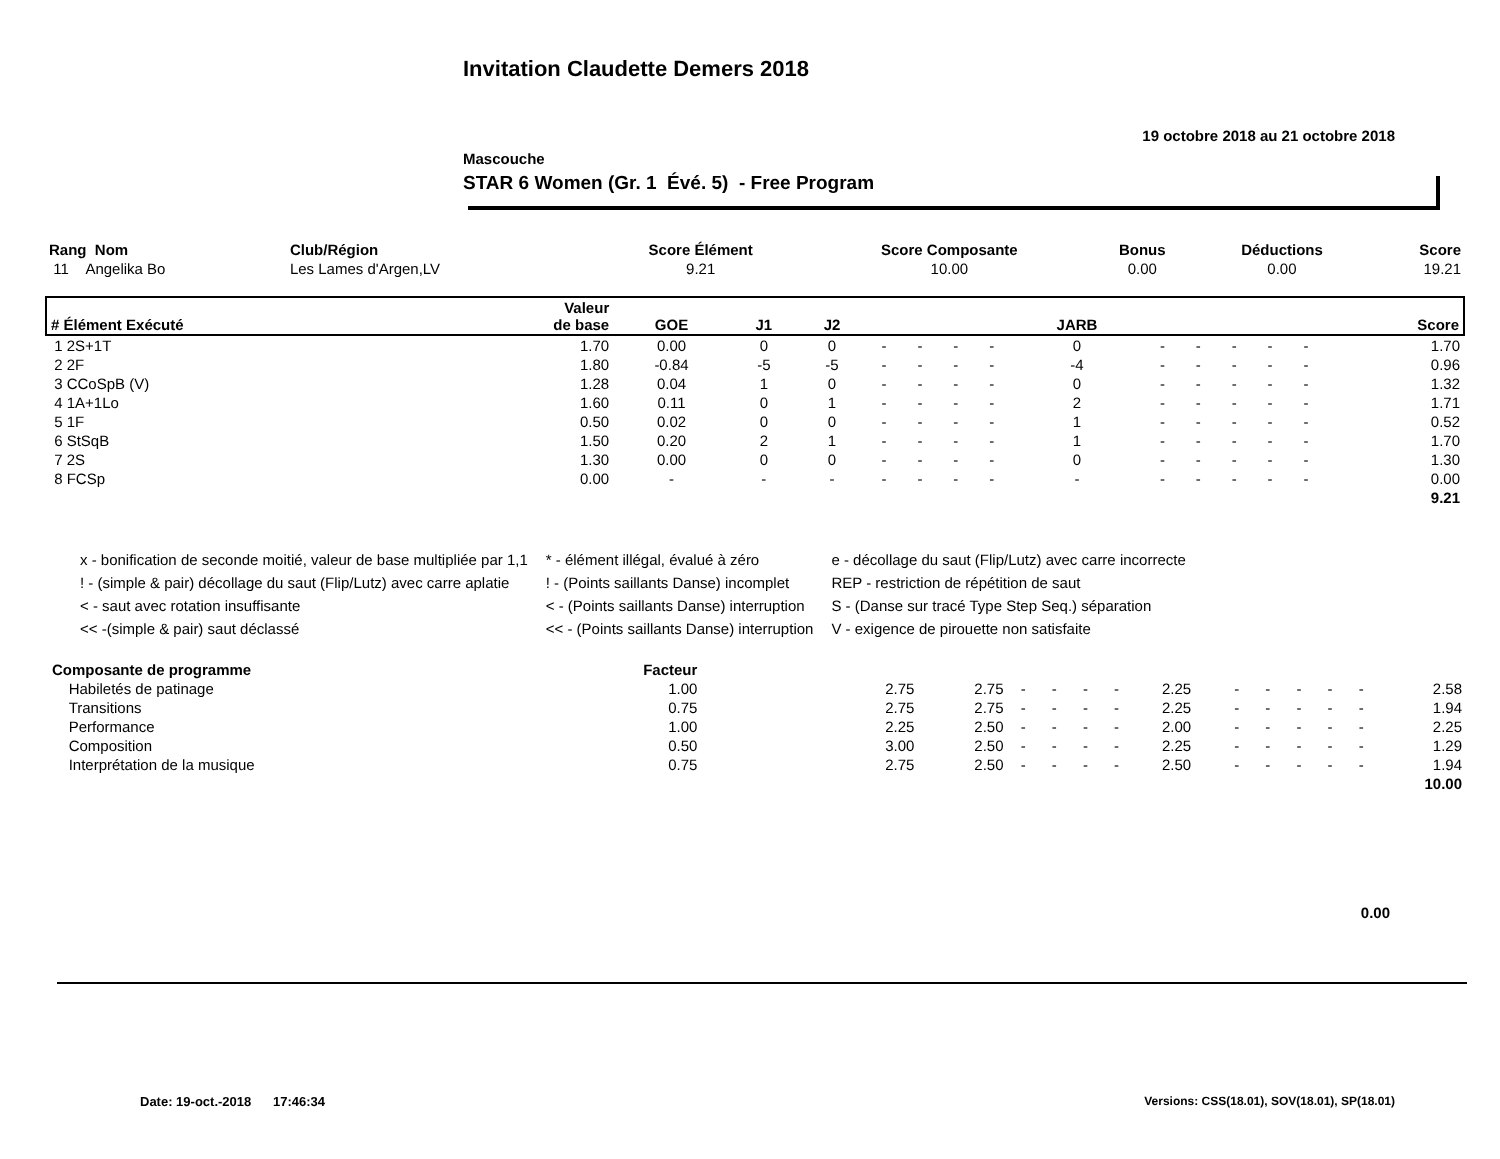Invitation Claudette Demers 2018
19 octobre 2018 au 21 octobre 2018
Mascouche
STAR 6 Women (Gr. 1 Évé. 5) - Free Program
| Rang Nom | Club/Région | Score Élément | Score Composante | Bonus | Déductions | Score |
| --- | --- | --- | --- | --- | --- | --- |
| 11 Angelika Bo | Les Lames d'Argen,LV | 9.21 | 10.00 | 0.00 | 0.00 | 19.21 |
| # Élément Exécuté | Valeur de base | GOE | J1 | J2 | | | | | JARB | | | | | | Score |
| --- | --- | --- | --- | --- | --- | --- | --- | --- | --- | --- | --- | --- | --- | --- | --- |
| 1 2S+1T | 1.70 | 0.00 | 0 | 0 | - | - | - | - | 0 | - | - | - | - | - | 1.70 |
| 2 2F | 1.80 | -0.84 | -5 | -5 | - | - | - | - | -4 | - | - | - | - | - | 0.96 |
| 3 CCoSpB (V) | 1.28 | 0.04 | 1 | 0 | - | - | - | - | 0 | - | - | - | - | - | 1.32 |
| 4 1A+1Lo | 1.60 | 0.11 | 0 | 1 | - | - | - | - | 2 | - | - | - | - | - | 1.71 |
| 5 1F | 0.50 | 0.02 | 0 | 0 | - | - | - | - | 1 | - | - | - | - | - | 0.52 |
| 6 StSqB | 1.50 | 0.20 | 2 | 1 | - | - | - | - | 1 | - | - | - | - | - | 1.70 |
| 7 2S | 1.30 | 0.00 | 0 | 0 | - | - | - | - | 0 | - | - | - | - | - | 1.30 |
| 8 FCSp | 0.00 | - | - | - | - | - | - | - | - | - | - | - | - | - | 0.00 |
| 9.21 | | | | | | | | | | | | | | | |
| x - bonification de seconde moitié, valeur de base multipliée par 1,1 | * - élément illégal, évalué à zéro | e - décollage du saut (Flip/Lutz) avec carre incorrecte |
| ! - (simple & pair) décollage du saut (Flip/Lutz) avec carre aplatie | ! - (Points saillants Danse) incomplet | REP - restriction de répétition de saut |
| < - saut avec rotation insuffisante | < - (Points saillants Danse) interruption | S - (Danse sur tracé Type Step Seq.) séparation |
| << -(simple & pair) saut déclassé | << - (Points saillants Danse) interruption | V - exigence de pirouette non satisfaite |
| Composante de programme | Facteur | | | | | | | | | | | | | | |
| Habiletés de patinage | 1.00 | | 2.75 | 2.75 | - | - | - | - | 2.25 | - | - | - | - | - | 2.58 |
| Transitions | 0.75 | | 2.75 | 2.75 | - | - | - | - | 2.25 | - | - | - | - | - | 1.94 |
| Performance | 1.00 | | 2.25 | 2.50 | - | - | - | - | 2.00 | - | - | - | - | - | 2.25 |
| Composition | 0.50 | | 3.00 | 2.50 | - | - | - | - | 2.25 | - | - | - | - | - | 1.29 |
| Interprétation de la musique | 0.75 | | 2.75 | 2.50 | - | - | - | - | 2.50 | - | - | - | - | - | 1.94 |
| 10.00 | | | | | | | | | | | | | | | |
0.00
Date: 19-oct.-2018 17:46:34
Versions: CSS(18.01), SOV(18.01), SP(18.01)